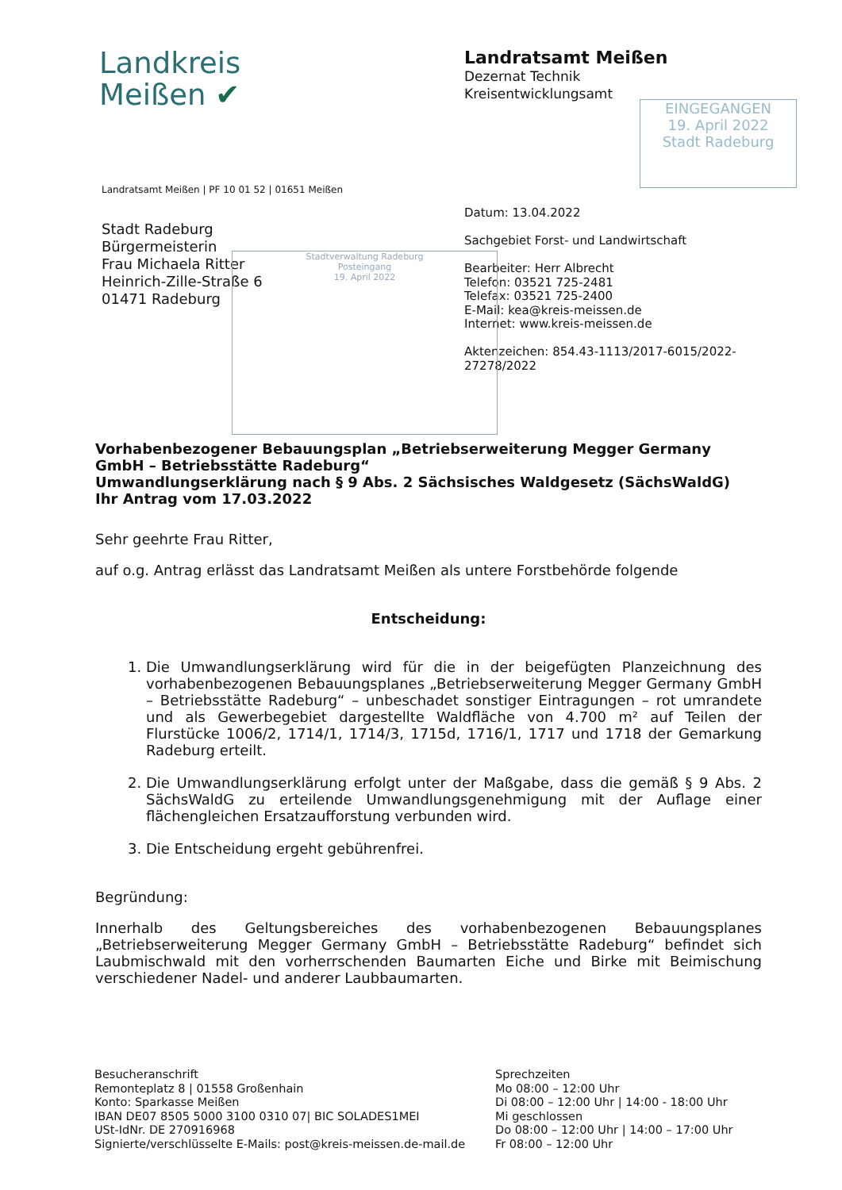Landkreis
Meißen ✔
Landratsamt Meißen
Dezernat Technik
Kreisentwicklungsamt
EINGEGANGEN
19. April 2022
Stadt Radeburg
Landratsamt Meißen | PF 10 01 52 | 01651 Meißen
Stadt Radeburg
Bürgermeisterin
Frau Michaela Ritter
Heinrich-Zille-Straße 6
01471 Radeburg
Datum: 13.04.2022
Sachgebiet Forst- und Landwirtschaft
Bearbeiter: Herr Albrecht
Telefon: 03521 725-2481
Telefax: 03521 725-2400
E-Mail: kea@kreis-meissen.de
Internet: www.kreis-meissen.de
Aktenzeichen: 854.43-1113/2017-6015/2022-
27278/2022
Stadtverwaltung Radeburg
Posteingang
19. April 2022
Vorhabenbezogener Bebauungsplan „Betriebserweiterung Megger Germany GmbH – Betriebsstätte Radeburg“
Umwandlungserklärung nach § 9 Abs. 2 Sächsisches Waldgesetz (SächsWaldG)
Ihr Antrag vom 17.03.2022
Sehr geehrte Frau Ritter,
auf o.g. Antrag erlässt das Landratsamt Meißen als untere Forstbehörde folgende
Entscheidung:
1. Die Umwandlungserklärung wird für die in der beigefügten Planzeichnung des vorhabenbezogenen Bebauungsplanes „Betriebserweiterung Megger Germany GmbH – Betriebsstätte Radeburg“ – unbeschadet sonstiger Eintragungen – rot umrandete und als Gewerbegebiet dargestellte Waldfläche von 4.700 m² auf Teilen der Flurstücke 1006/2, 1714/1, 1714/3, 1715d, 1716/1, 1717 und 1718 der Gemarkung Radeburg erteilt.
2. Die Umwandlungserklärung erfolgt unter der Maßgabe, dass die gemäß § 9 Abs. 2 SächsWaldG zu erteilende Umwandlungsgenehmigung mit der Auflage einer flächengleichen Ersatzaufforstung verbunden wird.
3. Die Entscheidung ergeht gebührenfrei.
Begründung:
Innerhalb des Geltungsbereiches des vorhabenbezogenen Bebauungsplanes „Betriebserweiterung Megger Germany GmbH – Betriebsstätte Radeburg“ befindet sich Laubmischwald mit den vorherrschenden Baumarten Eiche und Birke mit Beimischung verschiedener Nadel- und anderer Laubbaumarten.
Besucheranschrift
Remonteplatz 8 | 01558 Großenhain
Konto: Sparkasse Meißen
IBAN DE07 8505 5000 3100 0310 07| BIC SOLADES1MEI
USt-IdNr. DE 270916968
Signierte/verschlüsselte E-Mails: post@kreis-meissen.de-mail.de
Sprechzeiten
Mo 08:00 – 12:00 Uhr
Di 08:00 – 12:00 Uhr | 14:00 - 18:00 Uhr
Mi geschlossen
Do 08:00 – 12:00 Uhr | 14:00 – 17:00 Uhr
Fr 08:00 – 12:00 Uhr